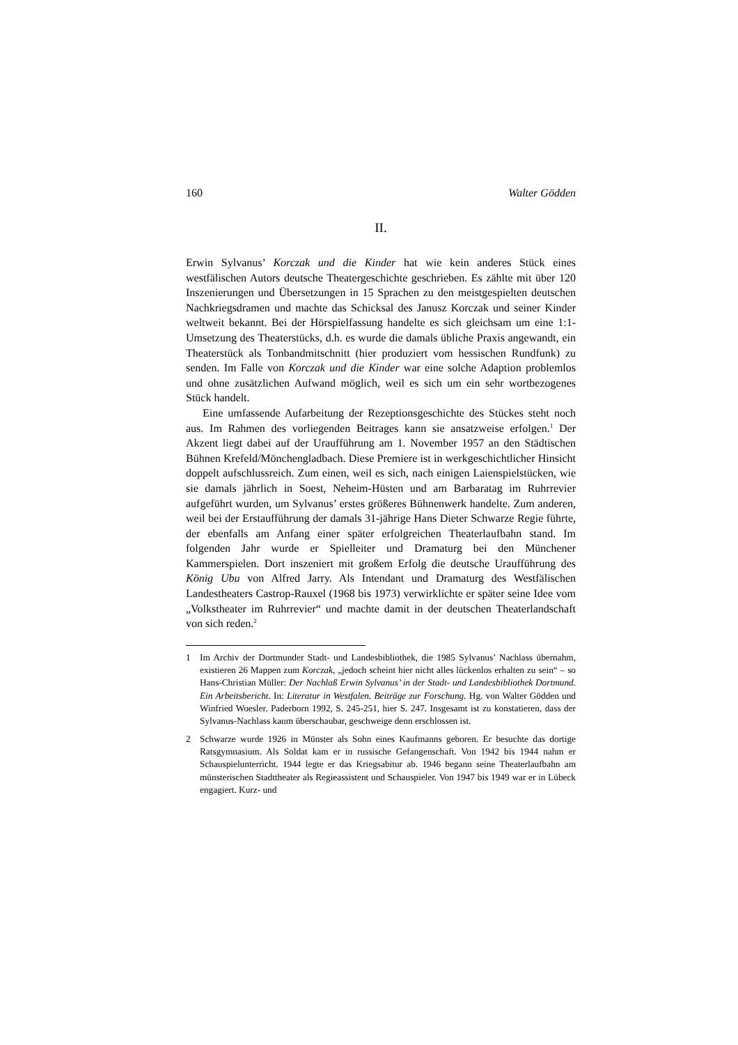160 Walter Gödden
II.
Erwin Sylvanus’ Korczak und die Kinder hat wie kein anderes Stück eines westfälischen Autors deutsche Theatergeschichte geschrieben. Es zählte mit über 120 Inszenierungen und Übersetzungen in 15 Sprachen zu den meistgespielten deutschen Nachkriegsdramen und machte das Schicksal des Janusz Korczak und seiner Kinder weltweit bekannt. Bei der Hörspielfassung handelte es sich gleichsam um eine 1:1-Umsetzung des Theaterstücks, d.h. es wurde die damals übliche Praxis angewandt, ein Theaterstück als Tonbandmitschnitt (hier produziert vom hessischen Rundfunk) zu senden. Im Falle von Korczak und die Kinder war eine solche Adaption problemlos und ohne zusätzlichen Aufwand möglich, weil es sich um ein sehr wortbezogenes Stück handelt.
Eine umfassende Aufarbeitung der Rezeptionsgeschichte des Stückes steht noch aus. Im Rahmen des vorliegenden Beitrages kann sie ansatzweise erfolgen.<sup>1</sup> Der Akzent liegt dabei auf der Uraufführung am 1. November 1957 an den Städtischen Bühnen Krefeld/Mönchengladbach. Diese Premiere ist in werkgeschichtlicher Hinsicht doppelt aufschlussreich. Zum einen, weil es sich, nach einigen Laienspielstücken, wie sie damals jährlich in Soest, Neheim-Hüsten und am Barbaratag im Ruhrrevier aufgeführt wurden, um Sylvanus’ erstes größeres Bühnenwerk handelte. Zum anderen, weil bei der Erstaufführung der damals 31-jährige Hans Dieter Schwarze Regie führte, der ebenfalls am Anfang einer später erfolgreichen Theaterlaufbahn stand. Im folgenden Jahr wurde er Spielleiter und Dramaturg bei den Münchener Kammerspielen. Dort inszeniert mit großem Erfolg die deutsche Uraufführung des König Ubu von Alfred Jarry. Als Intendant und Dramaturg des Westfälischen Landestheaters Castrop-Rauxel (1968 bis 1973) verwirklichte er später seine Idee vom „Volkstheater im Ruhrrevier“ und machte damit in der deutschen Theaterlandschaft von sich reden.<sup>2</sup>
1 Im Archiv der Dortmunder Stadt- und Landesbibliothek, die 1985 Sylvanus’ Nachlass übernahm, existieren 26 Mappen zum Korczak, „jedoch scheint hier nicht alles lückenlos erhalten zu sein“ – so Hans-Christian Müller: Der Nachlaß Erwin Sylvanus’ in der Stadt- und Landesbibliothek Dortmund. Ein Arbeitsbericht. In: Literatur in Westfalen. Beiträge zur Forschung. Hg. von Walter Gödden und Winfried Woesler. Paderborn 1992, S. 245-251, hier S. 247. Insgesamt ist zu konstatieren, dass der Sylvanus-Nachlass kaum überschaubar, geschweige denn erschlossen ist.
2 Schwarze wurde 1926 in Münster als Sohn eines Kaufmanns geboren. Er besuchte das dortige Ratsgymnasium. Als Soldat kam er in russische Gefangenschaft. Von 1942 bis 1944 nahm er Schauspielunterricht. 1944 legte er das Kriegsabitur ab. 1946 begann seine Theaterlaufbahn am münsterischen Stadttheater als Regieassistent und Schauspieler. Von 1947 bis 1949 war er in Lübeck engagiert. Kurz- und